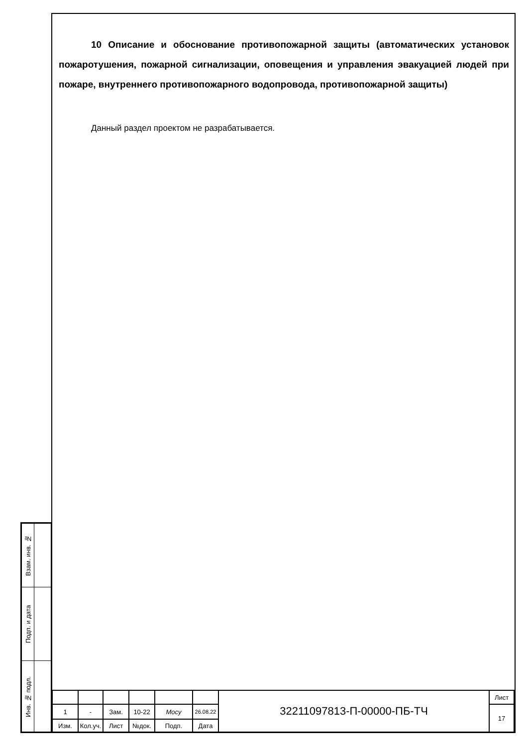10 Описание и обоснование противопожарной защиты (автоматических установок пожаротушения, пожарной сигнализации, оповещения и управления эвакуацией людей при пожаре, внутреннего противопожарного водопровода, противопожарной защиты)
Данный раздел проектом не разрабатывается.
| Взам. инв. № | |
| Подп. и дата | |
| Инв. № подл. | |
| | | | | | | 32211097813-П-00000-ПБ-ТЧ | Лист |
| 1 | - | Зам. | 10-22 | Мосу | 26.08.22 | | 17 |
| Изм. | Кол.уч. | Лист | №док. | Подп. | Дата | | |